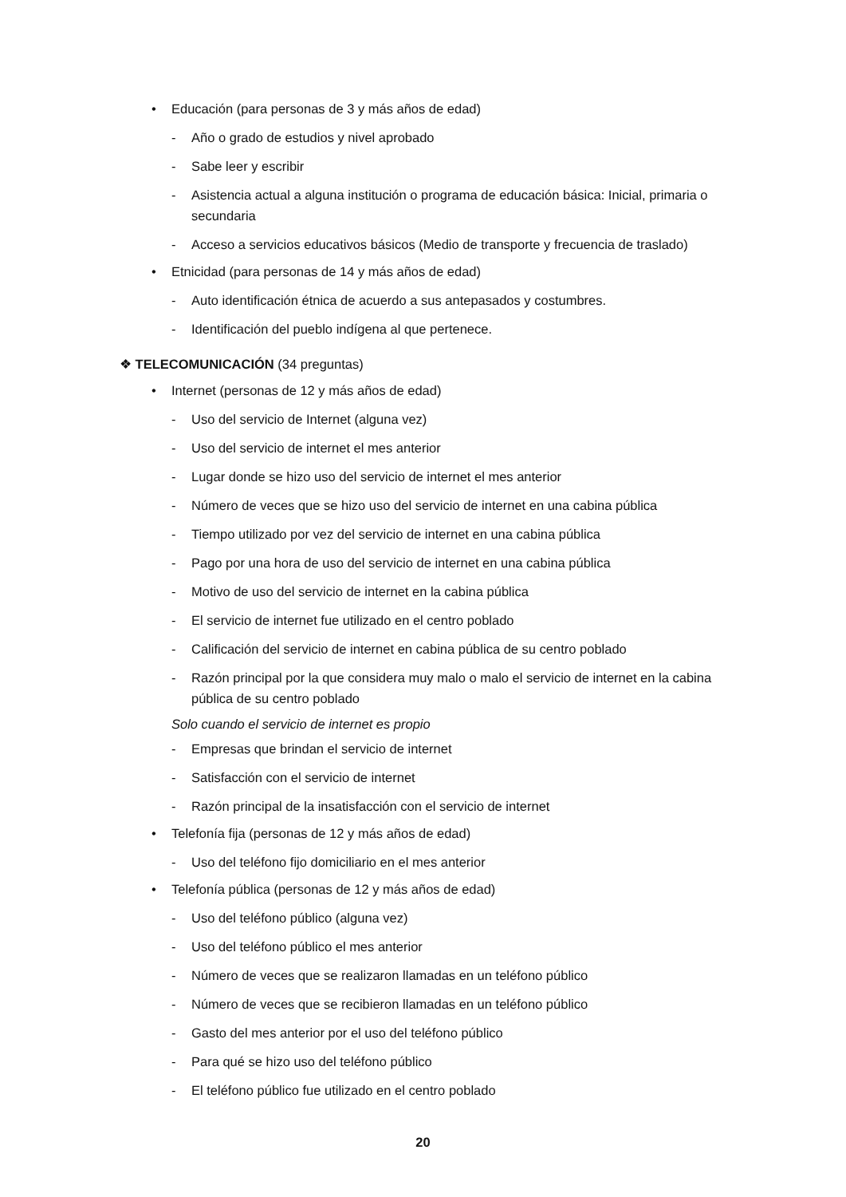• Educación (para personas de 3 y más años de edad)
- Año o grado de estudios y nivel aprobado
- Sabe leer y escribir
- Asistencia actual a alguna institución o programa de educación básica: Inicial, primaria o secundaria
- Acceso a servicios educativos básicos (Medio de transporte y frecuencia de traslado)
• Etnicidad (para personas de 14 y más años de edad)
- Auto identificación étnica de acuerdo a sus antepasados y costumbres.
- Identificación del pueblo indígena al que pertenece.
❖ TELECOMUNICACIÓN (34 preguntas)
• Internet (personas de 12 y más años de edad)
- Uso del servicio de Internet (alguna vez)
- Uso del servicio de internet el mes anterior
- Lugar donde se hizo uso del servicio de internet el mes anterior
- Número de veces que se hizo uso del servicio de internet en una cabina pública
- Tiempo utilizado por vez del servicio de internet en una cabina pública
- Pago por una hora de uso del servicio de internet en una cabina pública
- Motivo de uso del servicio de internet en la cabina pública
- El servicio de internet fue utilizado en el centro poblado
- Calificación del servicio de internet en cabina pública de su centro poblado
- Razón principal por la que considera muy malo o malo el servicio de internet en la cabina pública de su centro poblado
Solo cuando el servicio de internet es propio
- Empresas que brindan el servicio de internet
- Satisfacción con el servicio de internet
- Razón principal de la insatisfacción con el servicio de internet
• Telefonía fija (personas de 12 y más años de edad)
- Uso del teléfono fijo domiciliario en el mes anterior
• Telefonía pública (personas de 12 y más años de edad)
- Uso del teléfono público (alguna vez)
- Uso del teléfono público el mes anterior
- Número de veces que se realizaron llamadas en un teléfono público
- Número de veces que se recibieron llamadas en un teléfono público
- Gasto del mes anterior por el uso del teléfono público
- Para qué se hizo uso del teléfono público
- El teléfono público fue utilizado en el centro poblado
20